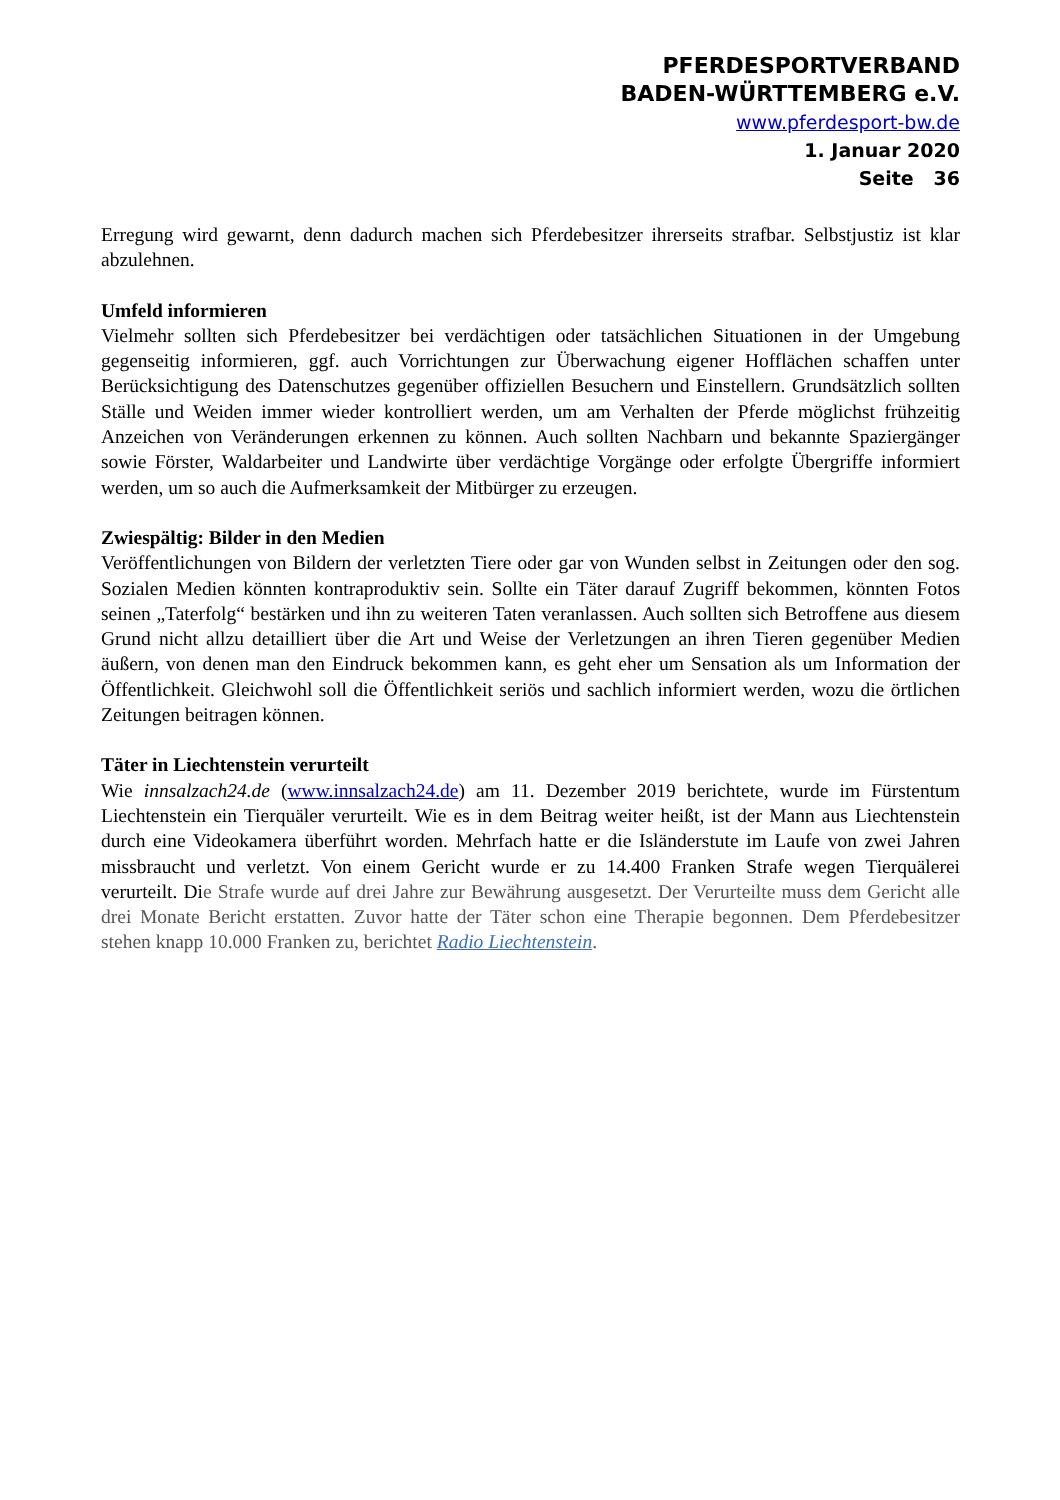PFERDESPORTVERBAND
BADEN-WÜRTTEMBERG e.V.
www.pferdesport-bw.de
1. Janua​r 2020
Seite 36
Erregung wird gewarnt, denn dadurch machen sich Pferdebesitzer ihrerseits strafbar. Selbstjustiz ist klar abzulehnen.
Umfeld informieren
Vielmehr sollten sich Pferdebesitzer bei verdächtigen oder tatsächlichen Situationen in der Umgebung gegenseitig informieren, ggf. auch Vorrichtungen zur Überwachung eigener Hofflächen schaffen unter Berücksichtigung des Datenschutzes gegenüber offiziellen Besuchern und Einstellern. Grundsätzlich sollten Ställe und Weiden immer wieder kontrolliert werden, um am Verhalten der Pferde möglichst frühzeitig Anzeichen von Veränderungen erkennen zu können. Auch sollten Nachbarn und bekannte Spaziergänger sowie Förster, Waldarbeiter und Landwirte über verdächtige Vorgänge oder erfolgte Übergriffe informiert werden, um so auch die Aufmerksamkeit der Mitbürger zu erzeugen.
Zwiespältig: Bilder in den Medien
Veröffentlichungen von Bildern der verletzten Tiere oder gar von Wunden selbst in Zeitungen oder den sog. Sozialen Medien könnten kontraproduktiv sein. Sollte ein Täter darauf Zugriff bekommen, könnten Fotos seinen „Taterfolg“ bestärken und ihn zu weiteren Taten veranlassen. Auch sollten sich Betroffene aus diesem Grund nicht allzu detailliert über die Art und Weise der Verletzungen an ihren Tieren gegenüber Medien äußern, von denen man den Eindruck bekommen kann, es geht eher um Sensation als um Information der Öffentlichkeit. Gleichwohl soll die Öffentlichkeit seriös und sachlich informiert werden, wozu die örtlichen Zeitungen beitragen können.
Täter in Liechtenstein verurteilt
Wie innsalzach24.de (www.innsalzach24.de) am 11. Dezember 2019 berichtete, wurde im Fürstentum Liechtenstein ein Tierquäler verurteilt. Wie es in dem Beitrag weiter heißt, ist der Mann aus Liechtenstein durch eine Videokamera überführt worden. Mehrfach hatte er die Isländerstute im Laufe von zwei Jahren missbraucht und verletzt. Von einem Gericht wurde er zu 14.400 Franken Strafe wegen Tierquälerei verurteilt. Die Strafe wurde auf drei Jahre zur Bewährung ausgesetzt. Der Verurteilte muss dem Gericht alle drei Monate Bericht erstatten. Zuvor hatte der Täter schon eine Therapie begonnen. Dem Pferdebesitzer stehen knapp 10.000 Franken zu, berichtet Radio Liechtenstein.